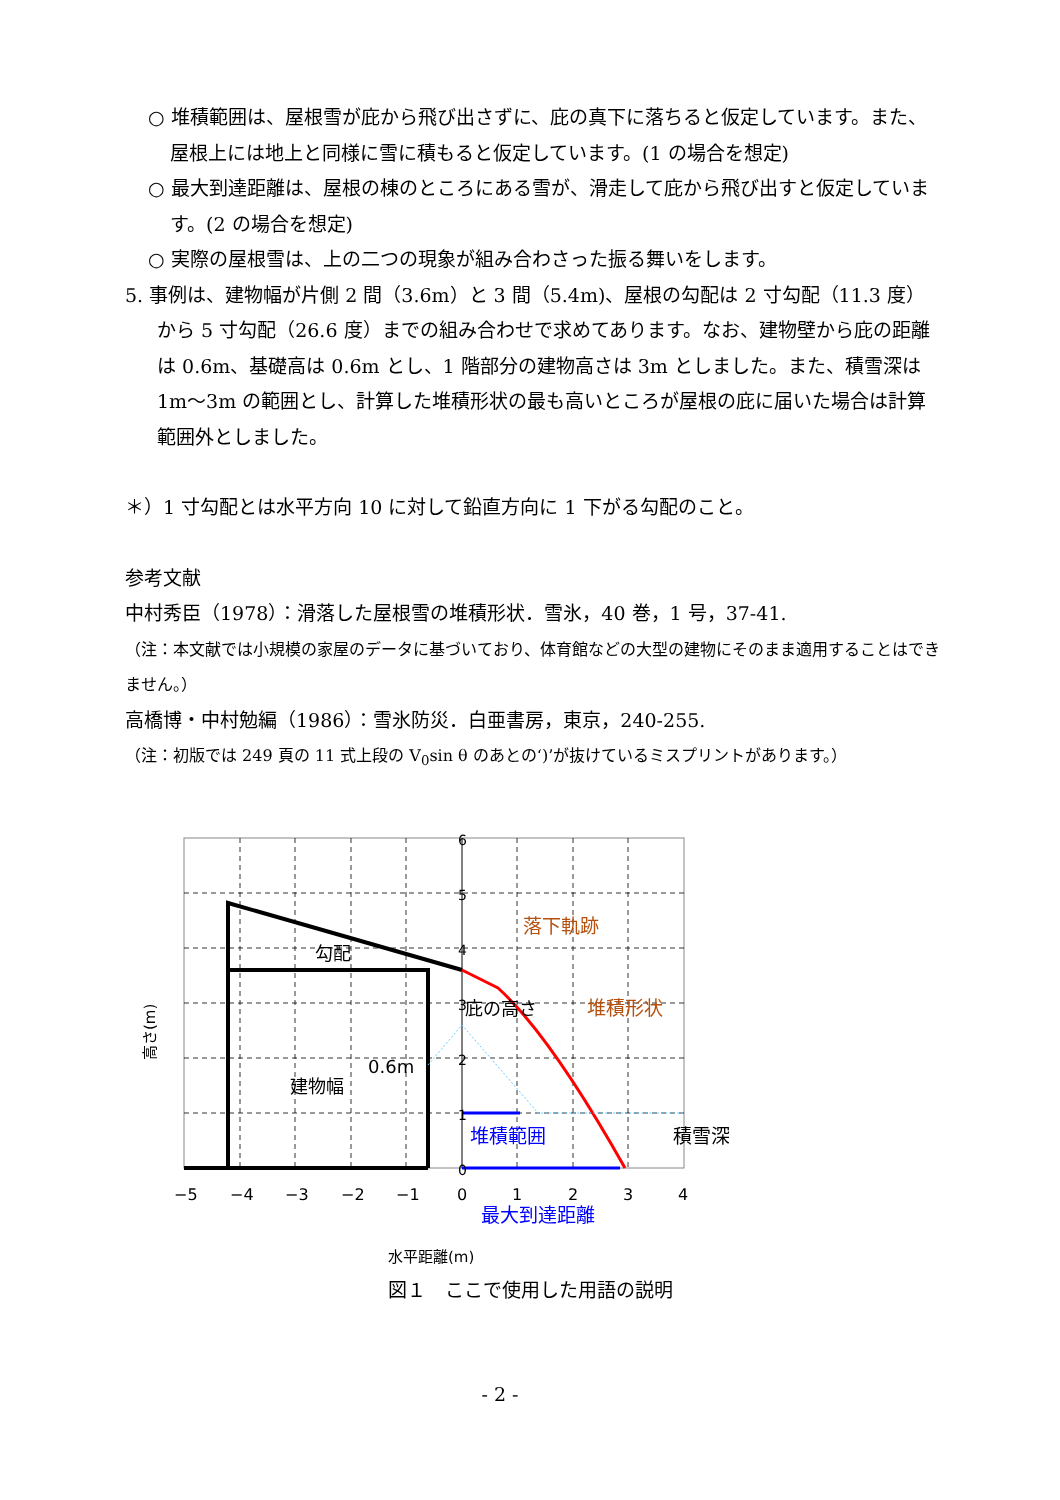○ 堆積範囲は、屋根雪が庇から飛び出さずに、庇の真下に落ちると仮定しています。また、屋根上には地上と同様に雪に積もると仮定しています。(1 の場合を想定)
○ 最大到達距離は、屋根の棟のところにある雪が、滑走して庇から飛び出すと仮定しています。(2 の場合を想定)
○ 実際の屋根雪は、上の二つの現象が組み合わさった振る舞いをします。
5. 事例は、建物幅が片側 2 間（3.6m）と 3 間（5.4m)、屋根の勾配は 2 寸勾配（11.3 度）から 5 寸勾配（26.6 度）までの組み合わせで求めてあります。なお、建物壁から庇の距離は 0.6m、基礎高は 0.6m とし、1 階部分の建物高さは 3m としました。また、積雪深は 1m〜3m の範囲とし、計算した堆積形状の最も高いところが屋根の庇に届いた場合は計算範囲外としました。
＊）1 寸勾配とは水平方向 10 に対して鉛直方向に 1 下がる勾配のこと。
参考文献
中村秀臣（1978）：滑落した屋根雪の堆積形状．雪氷，40 巻，1 号，37-41.
（注：本文献では小規模の家屋のデータに基づいており、体育館などの大型の建物にそのまま適用することはできません。）
高橋博・中村勉編（1986）：雪氷防災．白亜書房，東京，240-255.
（注：初版では 249 頁の 11 式上段の V<sub>0</sub>sin θ のあとの‘)’が抜けているミスプリントがあります。）
6
5
4
3
2
1
0
−5
−4
−3
−2
−1
0
1
2
3
4
落下軌跡
勾配
庇の高さ
堆積形状
0.6m
建物幅
堆積範囲
積雪深
最大到達距離
水平距離(m)
高さ(m)
図１　ここで使用した用語の説明
- 2 -